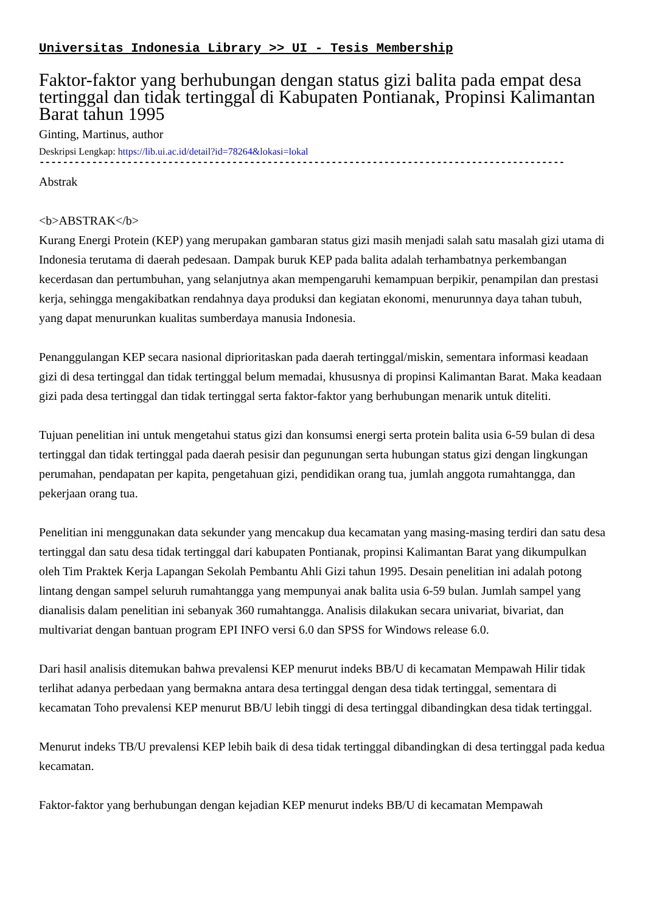Universitas Indonesia Library >> UI - Tesis Membership
Faktor-faktor yang berhubungan dengan status gizi balita pada empat desa tertinggal dan tidak tertinggal di Kabupaten Pontianak, Propinsi Kalimantan Barat tahun 1995
Ginting, Martinus, author
Deskripsi Lengkap: https://lib.ui.ac.id/detail?id=78264&lokasi=lokal
------------------------------------------------------------------------------------------
Abstrak
<b>ABSTRAK</b>
Kurang Energi Protein (KEP) yang merupakan gambaran status gizi masih menjadi salah satu masalah gizi utama di Indonesia terutama di daerah pedesaan. Dampak buruk KEP pada balita adalah terhambatnya perkembangan kecerdasan dan pertumbuhan, yang selanjutnya akan mempengaruhi kemampuan berpikir, penampilan dan prestasi kerja, sehingga mengakibatkan rendahnya daya produksi dan kegiatan ekonomi, menurunnya daya tahan tubuh, yang dapat menurunkan kualitas sumberdaya manusia Indonesia.
Penanggulangan KEP secara nasional diprioritaskan pada daerah tertinggal/miskin, sementara informasi keadaan gizi di desa tertinggal dan tidak tertinggal belum memadai, khususnya di propinsi Kalimantan Barat. Maka keadaan gizi pada desa tertinggal dan tidak tertinggal serta faktor-faktor yang berhubungan menarik untuk diteliti.
Tujuan penelitian ini untuk mengetahui status gizi dan konsumsi energi serta protein balita usia 6-59 bulan di desa tertinggal dan tidak tertinggal pada daerah pesisir dan pegunungan serta hubungan status gizi dengan lingkungan perumahan, pendapatan per kapita, pengetahuan gizi, pendidikan orang tua, jumlah anggota rumahtangga, dan pekerjaan orang tua.
Penelitian ini menggunakan data sekunder yang mencakup dua kecamatan yang masing-masing terdiri dan satu desa tertinggal dan satu desa tidak tertinggal dari kabupaten Pontianak, propinsi Kalimantan Barat yang dikumpulkan oleh Tim Praktek Kerja Lapangan Sekolah Pembantu Ahli Gizi tahun 1995. Desain penelitian ini adalah potong lintang dengan sampel seluruh rumahtangga yang mempunyai anak balita usia 6-59 bulan. Jumlah sampel yang dianalisis dalam penelitian ini sebanyak 360 rumahtangga. Analisis dilakukan secara univariat, bivariat, dan multivariat dengan bantuan program EPI INFO versi 6.0 dan SPSS for Windows release 6.0.
Dari hasil analisis ditemukan bahwa prevalensi KEP menurut indeks BB/U di kecamatan Mempawah Hilir tidak terlihat adanya perbedaan yang bermakna antara desa tertinggal dengan desa tidak tertinggal, sementara di kecamatan Toho prevalensi KEP menurut BB/U lebih tinggi di desa tertinggal dibandingkan desa tidak tertinggal.
Menurut indeks TB/U prevalensi KEP lebih baik di desa tidak tertinggal dibandingkan di desa tertinggal pada kedua kecamatan.
Faktor-faktor yang berhubungan dengan kejadian KEP menurut indeks BB/U di kecamatan Mempawah